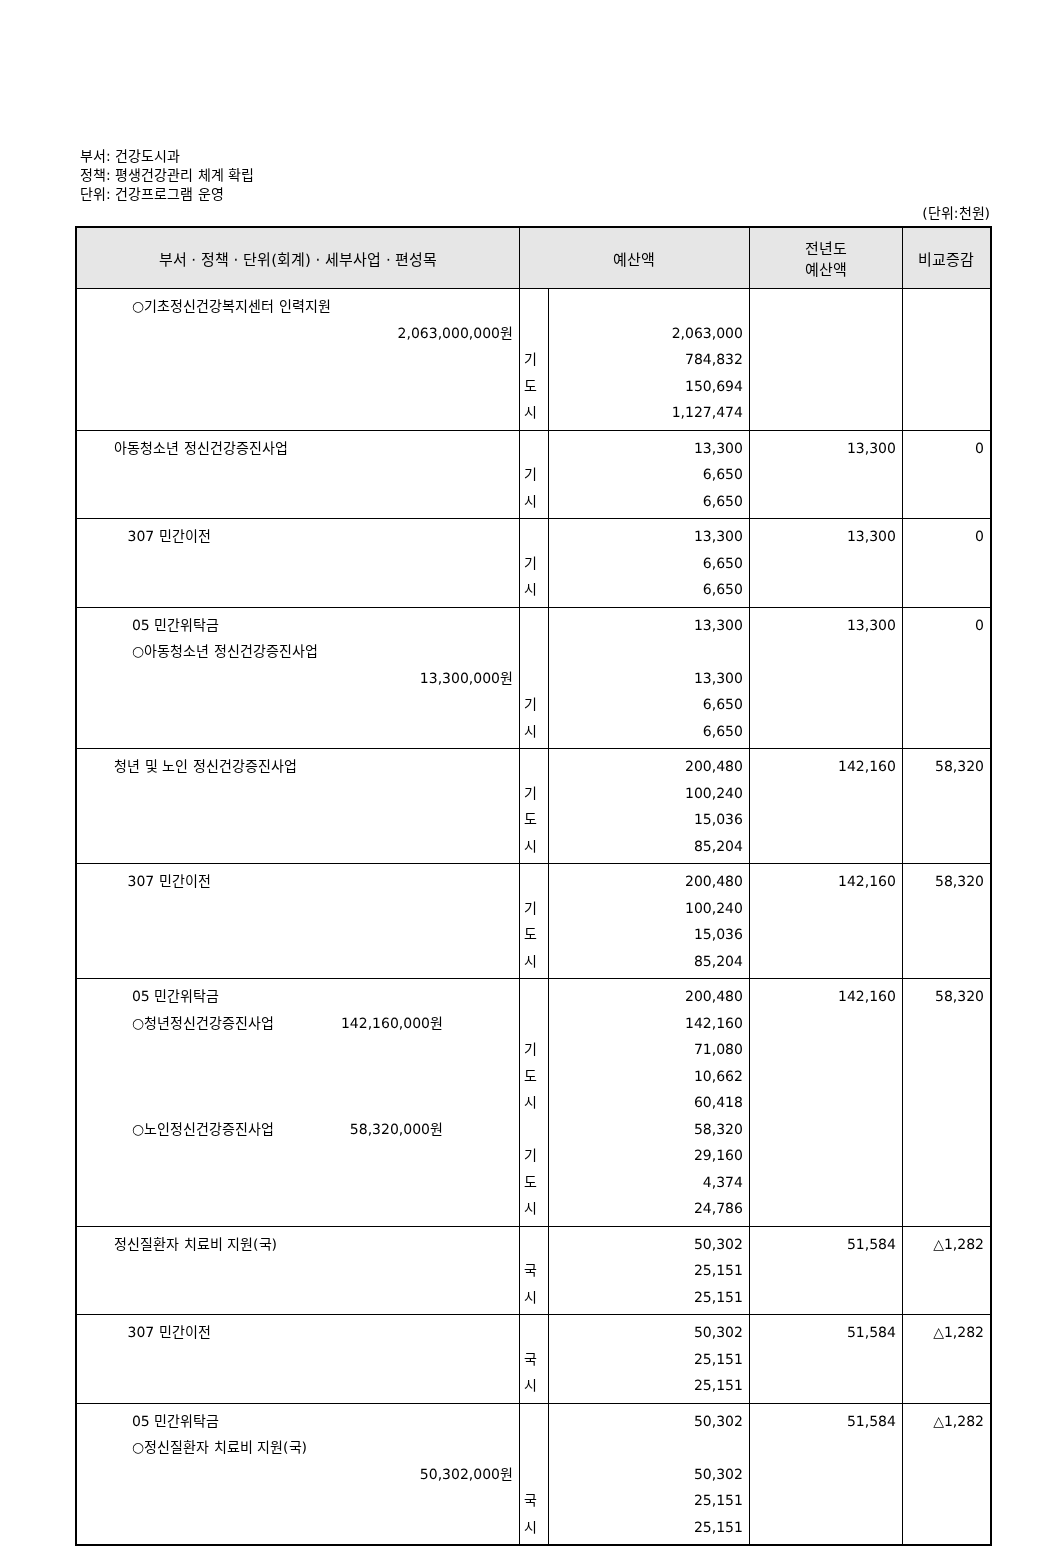부서: 건강도시과
정책: 평생건강관리 체계 확립
단위: 건강프로그램 운영
(단위:천원)
| 부서 · 정책 · 단위(회계) · 세부사업 · 편성목 | 예산액 | | 전년도 예산액 | 비교증감 |
| --- | --- | --- | --- | --- |
| ○기초정신건강복지센터 인력지원 2,063,000,000원 | 기 도 시 | 2,063,000 784,832 150,694 1,127,474 | | |
| 아동청소년 정신건강증진사업 | 기 시 | 13,300 6,650 6,650 | 13,300 | 0 |
| 307 민간이전 | 기 시 | 13,300 6,650 6,650 | 13,300 | 0 |
| 05 민간위탁금 ○아동청소년 정신건강증진사업 13,300,000원 | 기 시 | 13,300 13,300 6,650 6,650 | 13,300 | 0 |
| 청년 및 노인 정신건강증진사업 | 기 도 시 | 200,480 100,240 15,036 85,204 | 142,160 | 58,320 |
| 307 민간이전 | 기 도 시 | 200,480 100,240 15,036 85,204 | 142,160 | 58,320 |
| 05 민간위탁금 ○청년정신건강증진사업 142,160,000원 ○노인정신건강증진사업 58,320,000원 | 기 도 시 기 도 시 | 200,480 142,160 71,080 10,662 60,418 58,320 29,160 4,374 24,786 | 142,160 | 58,320 |
| 정신질환자 치료비 지원(국) | 국 시 | 50,302 25,151 25,151 | 51,584 | △1,282 |
| 307 민간이전 | 국 시 | 50,302 25,151 25,151 | 51,584 | △1,282 |
| 05 민간위탁금 ○정신질환자 치료비 지원(국) 50,302,000원 | 국 시 | 50,302 50,302 25,151 25,151 | 51,584 | △1,282 |